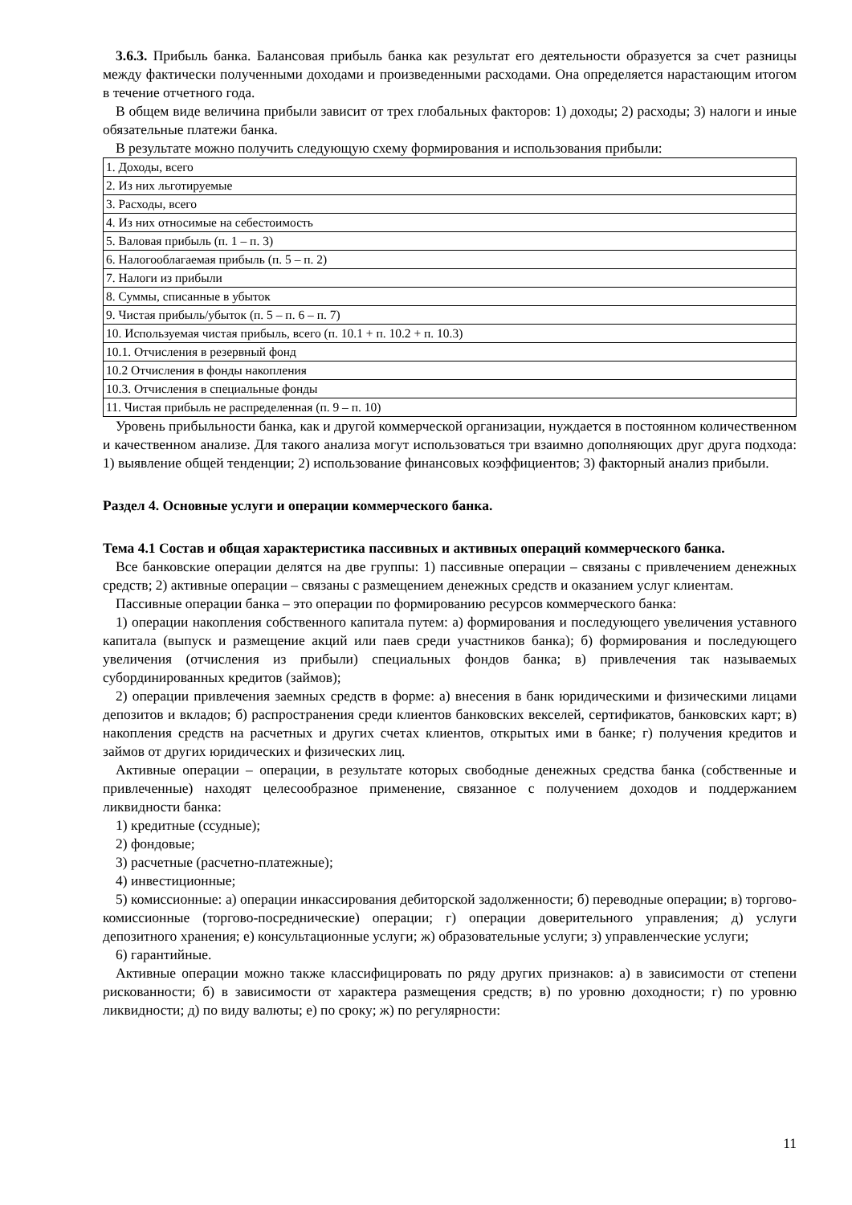3.6.3. Прибыль банка. Балансовая прибыль банка как результат его деятельности образуется за счет разницы между фактически полученными доходами и произведенными расходами. Она определяется нарастающим итогом в течение отчетного года.
В общем виде величина прибыли зависит от трех глобальных факторов: 1) доходы; 2) расходы; 3) налоги и иные обязательные платежи банка.
В результате можно получить следующую схему формирования и использования прибыли:
| 1. Доходы, всего |
| 2. Из них льготируемые |
| 3. Расходы, всего |
| 4. Из них относимые на себестоимость |
| 5. Валовая прибыль (п. 1 – п. 3) |
| 6. Налогооблагаемая прибыль (п. 5 – п. 2) |
| 7. Налоги из прибыли |
| 8. Суммы, списанные в убыток |
| 9. Чистая прибыль/убыток (п. 5 – п. 6 – п. 7) |
| 10. Используемая чистая прибыль, всего (п. 10.1 + п. 10.2 + п. 10.3) |
| 10.1. Отчисления в резервный фонд |
| 10.2 Отчисления в фонды накопления |
| 10.3. Отчисления в специальные фонды |
| 11. Чистая прибыль не распределенная (п. 9 – п. 10) |
Уровень прибыльности банка, как и другой коммерческой организации, нуждается в постоянном количественном и качественном анализе. Для такого анализа могут использоваться три взаимно дополняющих друг друга подхода: 1) выявление общей тенденции; 2) использование финансовых коэффициентов; 3) факторный анализ прибыли.
Раздел 4. Основные услуги и операции коммерческого банка.
Тема 4.1 Состав и общая характеристика пассивных и активных операций коммерческого банка.
Все банковские операции делятся на две группы: 1) пассивные операции – связаны с привлечением денежных средств; 2) активные операции – связаны с размещением денежных средств и оказанием услуг клиентам.
Пассивные операции банка – это операции по формированию ресурсов коммерческого банка:
1) операции накопления собственного капитала путем: а) формирования и последующего увеличения уставного капитала (выпуск и размещение акций или паев среди участников банка); б) формирования и последующего увеличения (отчисления из прибыли) специальных фондов банка; в) привлечения так называемых субординированных кредитов (займов);
2) операции привлечения заемных средств в форме: а) внесения в банк юридическими и физическими лицами депозитов и вкладов; б) распространения среди клиентов банковских векселей, сертификатов, банковских карт; в) накопления средств на расчетных и других счетах клиентов, открытых ими в банке; г) получения кредитов и займов от других юридических и физических лиц.
Активные операции – операции, в результате которых свободные денежных средства банка (собственные и привлеченные) находят целесообразное применение, связанное с получением доходов и поддержанием ликвидности банка:
1) кредитные (ссудные);
2) фондовые;
3) расчетные (расчетно-платежные);
4) инвестиционные;
5) комиссионные: а) операции инкассирования дебиторской задолженности; б) переводные операции; в) торгово-комиссионные (торгово-посреднические) операции; г) операции доверительного управления; д) услуги депозитного хранения; е) консультационные услуги; ж) образовательные услуги; з) управленческие услуги;
6) гарантийные.
Активные операции можно также классифицировать по ряду других признаков: а) в зависимости от степени рискованности; б) в зависимости от характера размещения средств; в) по уровню доходности; г) по уровню ликвидности; д) по виду валюты; е) по сроку; ж) по регулярности:
11